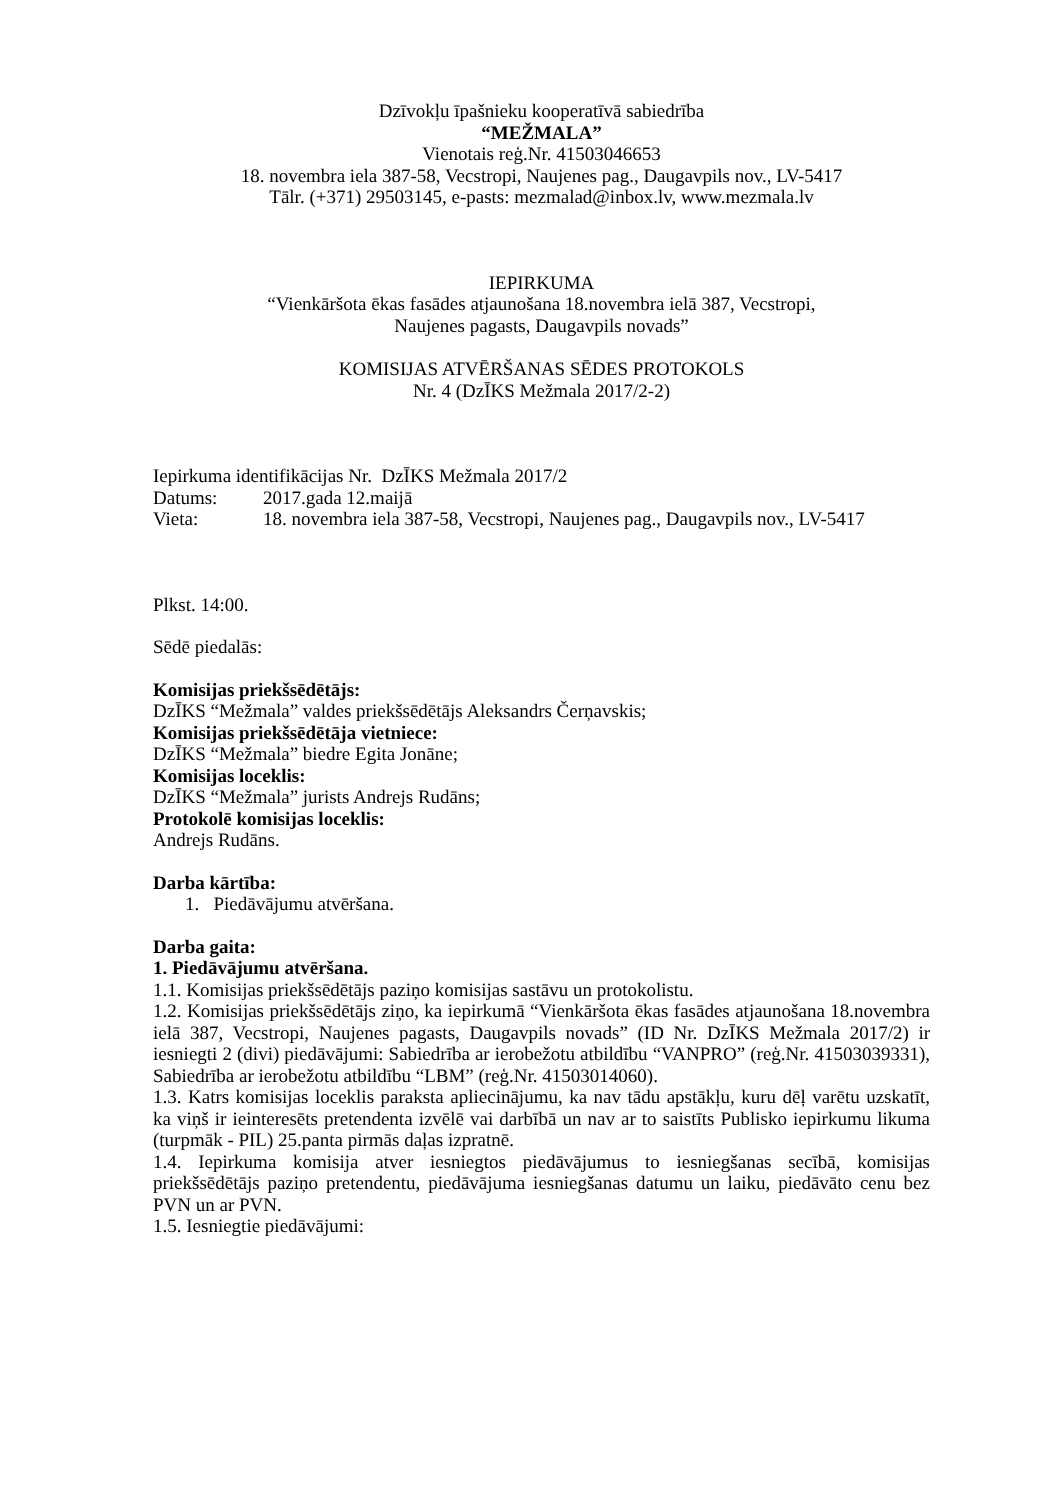Dzīvokļu īpašnieku kooperatīvā sabiedrība
“MEŽMALA”
Vienotais reģ.Nr. 41503046653
18. novembra iela 387-58, Vecstropi, Naujenes pag., Daugavpils nov., LV-5417
Tālr. (+371) 29503145, e-pasts: mezmalad@inbox.lv, www.mezmala.lv
IEPIRKUMA
“Vienkāršota ēkas fasādes atjaunošana 18.novembra ielā 387, Vecstropi,
Naujenes pagasts, Daugavpils novads”
KOMISIJAS ATVĒRŠANAS SĒDES PROTOKOLS
Nr. 4 (DzĪKS Mežmala 2017/2-2)
Iepirkuma identifikācijas Nr. DzĪKS Mežmala 2017/2
Datums: 2017.gada 12.maijā
Vieta: 18. novembra iela 387-58, Vecstropi, Naujenes pag., Daugavpils nov., LV-5417
Plkst. 14:00.
Sēdē piedalās:
Komisijas priekšsēdētājs:
DzĪKS “Mežmala” valdes priekšsēdētājs Aleksandrs Čerņavskis;
Komisijas priekšsēdētāja vietniece:
DzĪKS “Mežmala” biedre Egita Jonāne;
Komisijas loceklis:
DzĪKS “Mežmala” jurists Andrejs Rudāns;
Protokolē komisijas loceklis:
Andrejs Rudāns.
Darba kārtība:
1. Piedāvājumu atvēršana.
Darba gaita:
1. Piedāvājumu atvēršana.
1.1. Komisijas priekšsēdētājs paziņo komisijas sastāvu un protokolistu.
1.2. Komisijas priekšsēdētājs ziņo, ka iepirkumā “Vienkāršota ēkas fasādes atjaunošana 18.novembra ielā 387, Vecstropi, Naujenes pagasts, Daugavpils novads” (ID Nr. DzĪKS Mežmala 2017/2) ir iesniegti 2 (divi) piedāvājumi: Sabiedrība ar ierobežotu atbildību “VANPRO” (reģ.Nr. 41503039331), Sabiedrība ar ierobežotu atbildību “LBM” (reģ.Nr. 41503014060).
1.3. Katrs komisijas loceklis paraksta apliecinājumu, ka nav tādu apstākļu, kuru dēļ varētu uzskatīt, ka viņš ir ieinteresēts pretendenta izvēlē vai darbībā un nav ar to saistīts Publisko iepirkumu likuma (turpmāk - PIL) 25.panta pirmās daļas izpratnē.
1.4. Iepirkuma komisija atver iesniegtos piedāvājumus to iesniegšanas secībā, komisijas priekšsēdētājs paziņo pretendentu, piedāvājuma iesniegšanas datumu un laiku, piedāvāto cenu bez PVN un ar PVN.
1.5. Iesniegtie piedāvājumi: